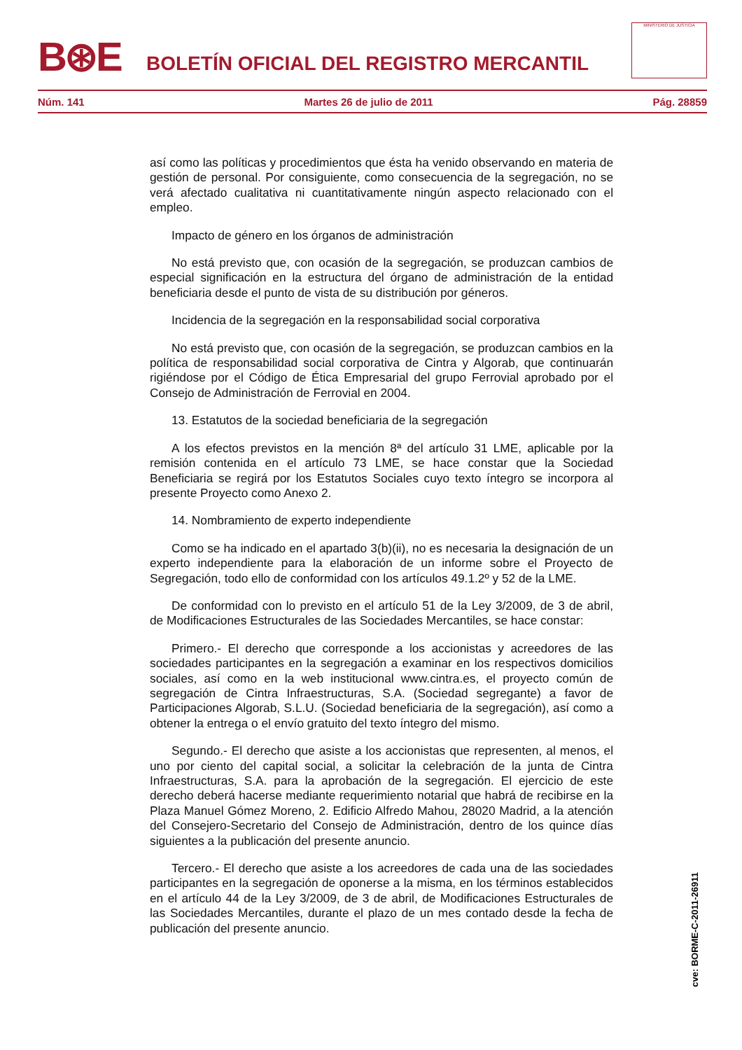B⊛E
BOLETÍN OFICIAL DEL REGISTRO MERCANTIL
MINISTERIO DE JUSTICIA
Núm. 141 Martes 26 de julio de 2011 Pág. 28859
así como las políticas y procedimientos que ésta ha venido observando en materia de gestión de personal. Por consiguiente, como consecuencia de la segregación, no se verá afectado cualitativa ni cuantitativamente ningún aspecto relacionado con el empleo.
Impacto de género en los órganos de administración
No está previsto que, con ocasión de la segregación, se produzcan cambios de especial significación en la estructura del órgano de administración de la entidad beneficiaria desde el punto de vista de su distribución por géneros.
Incidencia de la segregación en la responsabilidad social corporativa
No está previsto que, con ocasión de la segregación, se produzcan cambios en la política de responsabilidad social corporativa de Cintra y Algorab, que continuarán rigiéndose por el Código de Ética Empresarial del grupo Ferrovial aprobado por el Consejo de Administración de Ferrovial en 2004.
13. Estatutos de la sociedad beneficiaria de la segregación
A los efectos previstos en la mención 8ª del artículo 31 LME, aplicable por la remisión contenida en el artículo 73 LME, se hace constar que la Sociedad Beneficiaria se regirá por los Estatutos Sociales cuyo texto íntegro se incorpora al presente Proyecto como Anexo 2.
14. Nombramiento de experto independiente
Como se ha indicado en el apartado 3(b)(ii), no es necesaria la designación de un experto independiente para la elaboración de un informe sobre el Proyecto de Segregación, todo ello de conformidad con los artículos 49.1.2º y 52 de la LME.
De conformidad con lo previsto en el artículo 51 de la Ley 3/2009, de 3 de abril, de Modificaciones Estructurales de las Sociedades Mercantiles, se hace constar:
Primero.- El derecho que corresponde a los accionistas y acreedores de las sociedades participantes en la segregación a examinar en los respectivos domicilios sociales, así como en la web institucional www.cintra.es, el proyecto común de segregación de Cintra Infraestructuras, S.A. (Sociedad segregante) a favor de Participaciones Algorab, S.L.U. (Sociedad beneficiaria de la segregación), así como a obtener la entrega o el envío gratuito del texto íntegro del mismo.
Segundo.- El derecho que asiste a los accionistas que representen, al menos, el uno por ciento del capital social, a solicitar la celebración de la junta de Cintra Infraestructuras, S.A. para la aprobación de la segregación. El ejercicio de este derecho deberá hacerse mediante requerimiento notarial que habrá de recibirse en la Plaza Manuel Gómez Moreno, 2. Edificio Alfredo Mahou, 28020 Madrid, a la atención del Consejero-Secretario del Consejo de Administración, dentro de los quince días siguientes a la publicación del presente anuncio.
Tercero.- El derecho que asiste a los acreedores de cada una de las sociedades participantes en la segregación de oponerse a la misma, en los términos establecidos en el artículo 44 de la Ley 3/2009, de 3 de abril, de Modificaciones Estructurales de las Sociedades Mercantiles, durante el plazo de un mes contado desde la fecha de publicación del presente anuncio.
cve: BORME-C-2011-26911